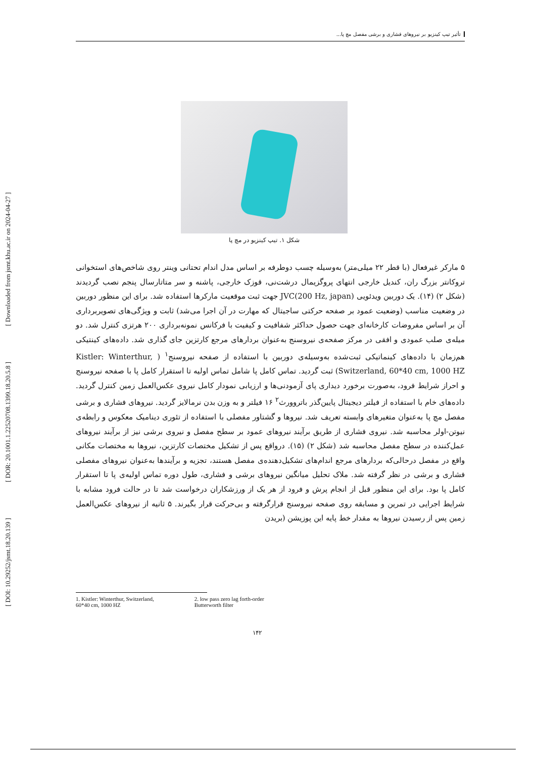[ DOI: 10.29252/jsmt.18.20.139 ] [ DOR: 20.1001.1.22520708.1399.18.20.5.8 ] [ Downloaded from jsmt.khu.ac.ir on 2024-04-27 ]
تأثیر تیپ کینزیو بر نیروهای فشاری و برشی مفصل مچ پا...
شکل ۱. تیپ کینزیو در مچ پا
۵ مارکر غیرفعال (با قطر ۲۲ میلی‌متر) به‌وسیله چسب دوطرفه بر اساس مدل اندام تحتانی وینتر روی شاخص‌های استخوانی تروکانتر بزرگ ران، کندیل خارجی انتهای پروگزیمال درشت‌نی، قوزک خارجی، پاشنه و سر متاتارسال پنجم نصب گردیدند (شکل ۲) (۱۴). یک دوربین ویدئویی (JVC(200 Hz, japan جهت ثبت موقعیت مارکرها استفاده شد. برای این منظور دوربین در وضعیت مناسب (وضعیت عمود بر صفحه حرکتی ساجیتال که مهارت در آن اجرا می‌شد) ثابت و ویژگی‌های تصویربرداری آن بر اساس مفروضات کارخانه‌ای جهت حصول حداکثر شفافیت و کیفیت با فرکانس نمونه‌برداری ۲۰۰ هرتزی کنترل شد. دو میله‌ی صلب عمودی و افقی در مرکز صفحه‌ی نیروسنج به‌عنوان بردارهای مرجع کارتزین جای گذاری شد. داده‌های کینتیکی هم‌زمان با داده‌های کینماتیکی ثبت‌شده به‌وسیله‌ی دوربین با استفاده از صفحه نیروسنج<sup>۱</sup> ( Kistler: Winterthur, Switzerland, 60*40 cm, 1000 HZ) ثبت گردید. تماس کامل پا شامل تماس اولیه تا استقرار کامل پا با صفحه نیروسنج و احراز شرایط فرود، به‌صورت برخورد دیداری پای آزمودنی‌ها و ارزیابی نمودار کامل نیروی عکس‌العمل زمین کنترل گردید. داده‌های خام با استفاده از فیلتر دیجیتال پایین‌گذر باتروورث<sup>۲</sup> ۱۶ فیلتر و به وزن بدن نرمالایز گردید. نیروهای فشاری و برشی مفصل مچ پا به‌عنوان متغیرهای وابسته تعریف شد. نیروها و گشتاور مفصلی با استفاده از تئوری دینامیک معکوس و رابطه‌ی نیوتن-اولر محاسبه شد. نیروی فشاری از طریق برآیند نیروهای عمود بر سطح مفصل و نیروی برشی نیز از برآیند نیروهای عمل‌کننده در سطح مفصل محاسبه شد (شکل ۲) (۱۵). درواقع پس از تشکیل مختصات کارتزین، نیروها به مختصات مکانی واقع در مفصل درحالی‌که بردارهای مرجع اندام‌های تشکیل‌دهنده‌ی مفصل هستند، تجزیه و برآیندها به‌عنوان نیروهای مفصلی فشاری و برشی در نظر گرفته شد. ملاک تحلیل میانگین نیروهای برشی و فشاری، طول دوره تماس اولیه‌ی پا تا استقرار کامل پا بود. برای این منظور قبل از انجام پرش و فرود از هر یک از ورزشکاران درخواست شد تا در حالت فرود مشابه با شرایط اجرایی در تمرین و مسابقه روی صفحه نیروسنج قرارگرفته و بی‌حرکت قرار بگیرند. ۵ ثانیه از نیروهای عکس‌العمل زمین پس از رسیدن نیروها به مقدار خط پایه این پوزیشن (بریدن
1. Kistler: Winterthur, Switzerland,
60*40 cm, 1000 HZ
2. low pass zero lag forth-order
Butterworth filter
۱۴۲